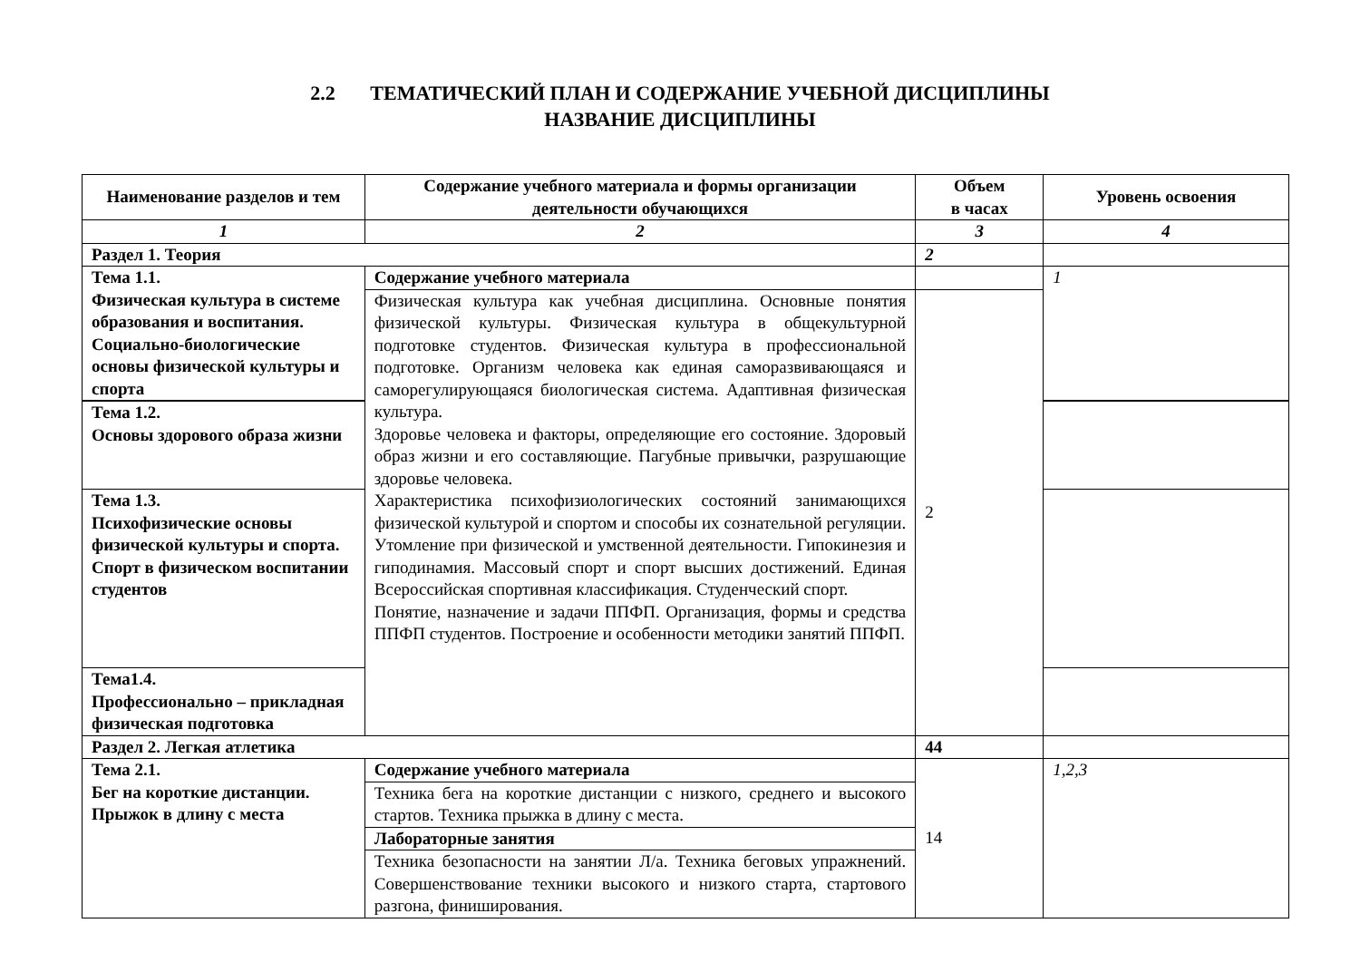2.2 ТЕМАТИЧЕСКИЙ ПЛАН И СОДЕРЖАНИЕ УЧЕБНОЙ ДИСЦИПЛИНЫ
НАЗВАНИЕ ДИСЦИПЛИНЫ
| Наименование разделов и тем | Содержание учебного материала и формы организации деятельности обучающихся | Объем в часах | Уровень освоения |
| --- | --- | --- | --- |
| 1 | 2 | 3 | 4 |
| Раздел 1. Теория | | 2 | |
| Тема 1.1. Физическая культура в системе образования и воспитания. Социально-биологические основы физической культуры и спорта | Содержание учебного материала | | 1 |
| | Физическая культура как учебная дисциплина. Основные понятия физической культуры. Физическая культура в общекультурной подготовке студентов. Физическая культура в профессиональной подготовке. Организм человека как единая саморазвивающаяся и саморегулирующаяся биологическая система. Адаптивная физическая культура. Здоровье человека и факторы, определяющие его состояние. Здоровый образ жизни и его составляющие. Пагубные привычки, разрушающие здоровье человека. Характеристика психофизиологических состояний занимающихся физической культурой и спортом и способы их сознательной регуляции. Утомление при физической и умственной деятельности. Гипокинезия и гиподинамия. Массовый спорт и спорт высших достижений. Единая Всероссийская спортивная классификация. Студенческий спорт. Понятие, назначение и задачи ППФП. Организация, формы и средства ППФП студентов. Построение и особенности методики занятий ППФП. | 2 | |
| Тема 1.2. Основы здорового образа жизни | | | |
| Тема 1.3. Психофизические основы физической культуры и спорта. Спорт в физическом воспитании студентов | | | |
| Тема1.4. Профессионально – прикладная физическая подготовка | | | |
| Раздел 2. Легкая атлетика | | 44 | |
| Тема 2.1. Бег на короткие дистанции. Прыжок в длину с места | Содержание учебного материала | 14 | 1,2,3 |
| | Техника бега на короткие дистанции с низкого, среднего и высокого стартов. Техника прыжка в длину с места. | | |
| | Лабораторные занятия | | |
| | Техника безопасности на занятии Л/а. Техника беговых упражнений. Совершенствование техники высокого и низкого старта, стартового разгона, финиширования. | | |